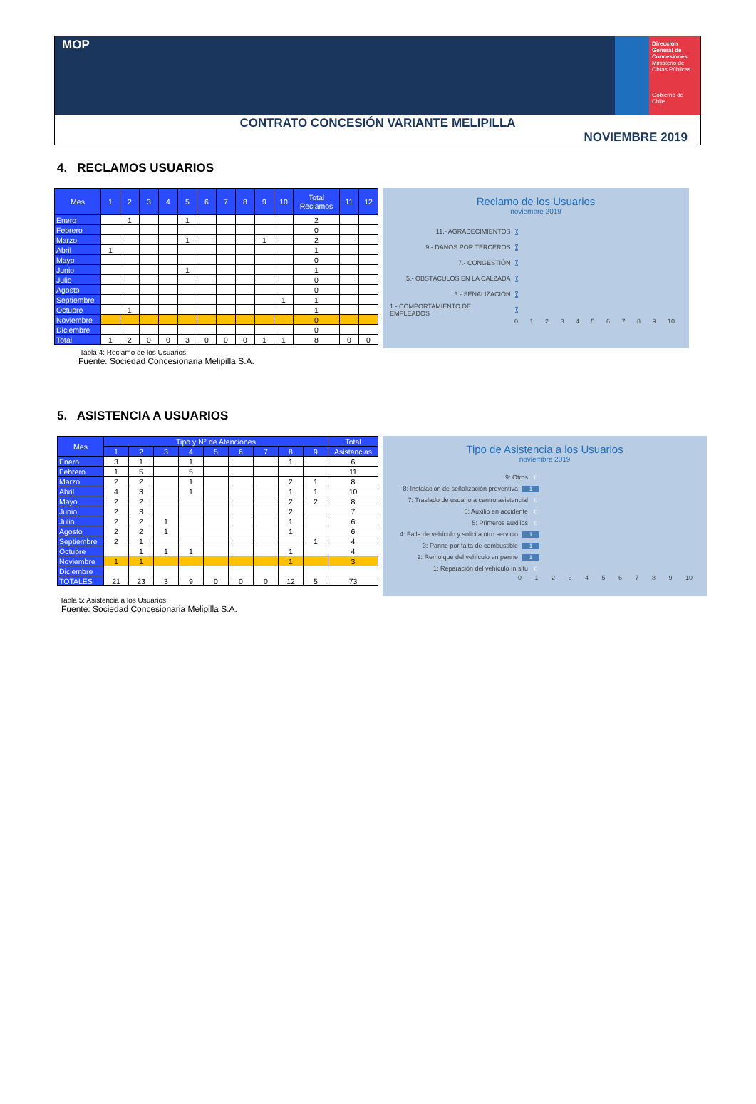MOP
Dirección General de Concesiones
Ministerio de Obras Públicas
Gobierno de Chile
CONTRATO CONCESIÓN VARIANTE MELIPILLA
NOVIEMBRE 2019
4. RECLAMOS USUARIOS
| Mes | 1 | 2 | 3 | 4 | 5 | 6 | 7 | 8 | 9 | 10 | Total Reclamos | 11 | 12 |
| --- | --- | --- | --- | --- | --- | --- | --- | --- | --- | --- | --- | --- | --- |
| Enero | | 1 | | | 1 | | | | | | 2 | | |
| Febrero | | | | | | | | | | | 0 | | |
| Marzo | | | | | 1 | | | | 1 | | 2 | | |
| Abril | 1 | | | | | | | | | | 1 | | |
| Mayo | | | | | | | | | | | 0 | | |
| Junio | | | | | 1 | | | | | | 1 | | |
| Julio | | | | | | | | | | | 0 | | |
| Agosto | | | | | | | | | | | 0 | | |
| Septiembre | | | | | | | | | | 1 | 1 | | |
| Octubre | | 1 | | | | | | | | | 1 | | |
| Noviembre | | | | | | | | | | | 0 | | |
| Diciembre | | | | | | | | | | | 0 | | |
| Total | 1 | 2 | 0 | 0 | 3 | 0 | 0 | 0 | 1 | 1 | 8 | 0 | 0 |
Reclamo de los Usuarios
noviembre 2019
11.- AGRADECIMIENTOS 0
9.- DAÑOS POR TERCEROS 0
7.- CONGESTIÓN 0
5.- OBSTÁCULOS EN LA CALZADA 0
3.- SEÑALIZACIÓN 0
1.- COMPORTAMIENTO DE EMPLEADOS 0
0 1 2 3 4 5 6 7 8 9 10
Tabla 4: Reclamo de los Usuarios
Fuente: Sociedad Concesionaria Melipilla S.A.
5. ASISTENCIA A USUARIOS
| Mes | Tipo y N° de Atenciones | | | | | | | | | Total |
| --- | --- | --- | --- | --- | --- | --- | --- | --- | --- | --- |
| | 1 | 2 | 3 | 4 | 5 | 6 | 7 | 8 | 9 | Asistencias |
| Enero | 3 | 1 | | 1 | | | | 1 | | 6 |
| Febrero | 1 | 5 | | 5 | | | | | | 11 |
| Marzo | 2 | 2 | | 1 | | | | 2 | 1 | 8 |
| Abril | 4 | 3 | | 1 | | | | 1 | 1 | 10 |
| Mayo | 2 | 2 | | | | | | 2 | 2 | 8 |
| Junio | 2 | 3 | | | | | | 2 | | 7 |
| Julio | 2 | 2 | 1 | | | | | 1 | | 6 |
| Agosto | 2 | 2 | 1 | | | | | 1 | | 6 |
| Septiembre | 2 | 1 | | | | | | | 1 | 4 |
| Octubre | | 1 | 1 | 1 | | | | 1 | | 4 |
| Noviembre | 1 | 1 | | | | | | 1 | | 3 |
| Diciembre | | | | | | | | | | |
| TOTALES | 21 | 23 | 3 | 9 | 0 | 0 | 0 | 12 | 5 | 73 |
Tipo de Asistencia a los Usuarios
noviembre 2019
9: Otros 0
8: Instalación de señalización preventiva 1
7: Traslado de usuario a centro asistencial 0
6: Auxilio en accidente 0
5: Primeros auxilios 0
4: Falla de vehículo y solicita otro servicio 1
3: Panne por falta de combustible 1
2: Remolque del vehículo en panne 1
1: Reparación del vehículo In situ 0
0 1 2 3 4 5 6 7 8 9 10
Tabla 5: Asistencia a los Usuarios
Fuente: Sociedad Concesionaria Melipilla S.A.